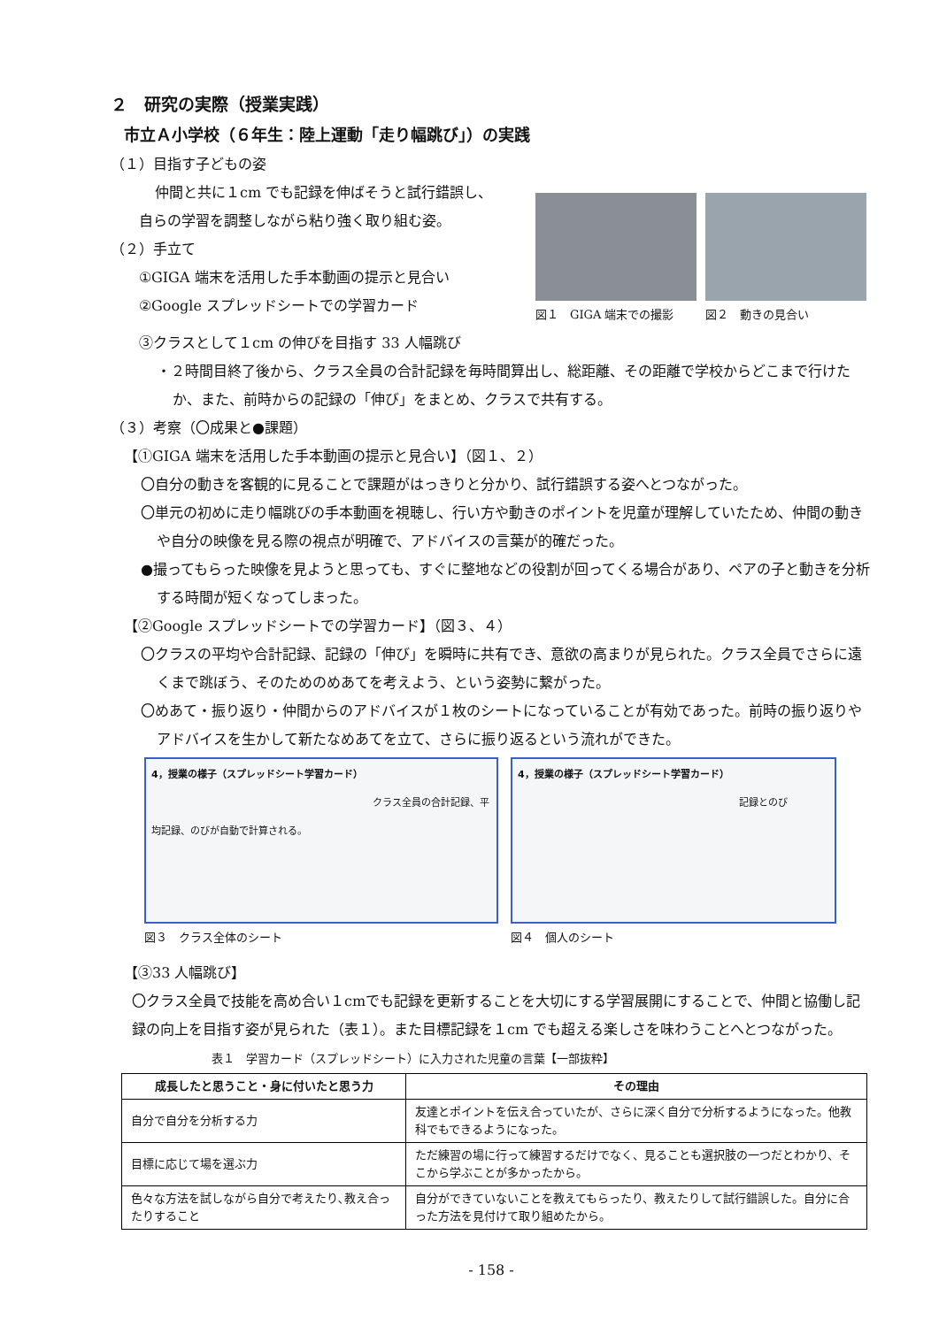２　研究の実際（授業実践）
市立Ａ小学校（６年生：陸上運動「走り幅跳び」）の実践
（１）目指す子どもの姿
仲間と共に１cm でも記録を伸ばそうと試行錯誤し、
自らの学習を調整しながら粘り強く取り組む姿。
（２）手立て
①GIGA 端末を活用した手本動画の提示と見合い
②Google スプレッドシートでの学習カード
図１　GIGA 端末での撮影
図２　動きの見合い
③クラスとして１cm の伸びを目指す 33 人幅跳び
・２時間目終了後から、クラス全員の合計記録を毎時間算出し、総距離、その距離で学校からどこまで行けたか、また、前時からの記録の「伸び」をまとめ、クラスで共有する。
（３）考察（〇成果と●課題）
【①GIGA 端末を活用した手本動画の提示と見合い】（図１、２）
〇自分の動きを客観的に見ることで課題がはっきりと分かり、試行錯誤する姿へとつながった。
〇単元の初めに走り幅跳びの手本動画を視聴し、行い方や動きのポイントを児童が理解していたため、仲間の動きや自分の映像を見る際の視点が明確で、アドバイスの言葉が的確だった。
●撮ってもらった映像を見ようと思っても、すぐに整地などの役割が回ってくる場合があり、ペアの子と動きを分析する時間が短くなってしまった。
【②Google スプレッドシートでの学習カード】（図３、４）
〇クラスの平均や合計記録、記録の「伸び」を瞬時に共有でき、意欲の高まりが見られた。クラス全員でさらに遠くまで跳ぼう、そのためのめあてを考えよう、という姿勢に繋がった。
〇めあて・振り返り・仲間からのアドバイスが１枚のシートになっていることが有効であった。前時の振り返りやアドバイスを生かして新たなめあてを立て、さらに振り返るという流れができた。
4，授業の様子（スプレッドシート学習カード）
クラス全員の合計記録、平均記録、のびが自動で計算される。
図３　クラス全体のシート
4，授業の様子（スプレッドシート学習カード）
記録とのび
図４　個人のシート
【③33 人幅跳び】
〇クラス全員で技能を高め合い１cmでも記録を更新することを大切にする学習展開にすることで、仲間と協働し記録の向上を目指す姿が見られた（表１）。また目標記録を１cm でも超える楽しさを味わうことへとつながった。 表１　学習カード（スプレッドシート）に入力された児童の言葉【一部抜粋】
| 成長したと思うこと・身に付いたと思う力 | その理由 |
| --- | --- |
| 自分で自分を分析する力 | 友達とポイントを伝え合っていたが、さらに深く自分で分析するようになった。他教科でもできるようになった。 |
| 目標に応じて場を選ぶ力 | ただ練習の場に行って練習するだけでなく、見ることも選択肢の一つだとわかり、そこから学ぶことが多かったから。 |
| 色々な方法を試しながら自分で考えたり､教え合ったりすること | 自分ができていないことを教えてもらったり、教えたりして試行錯誤した。自分に合った方法を見付けて取り組めたから。 |
- 158 -